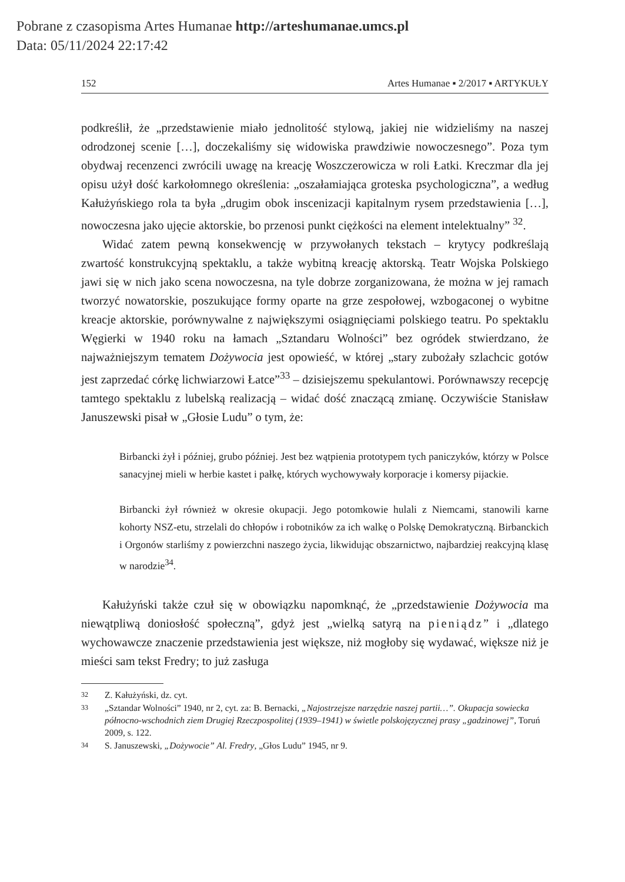Pobrane z czasopisma Artes Humanae http://arteshumanae.umcs.pl
Data: 05/11/2024 22:17:42
152 Artes Humanae ▪ 2/2017 ▪ ARTYKUŁY
podkreślił, że „przedstawienie miało jednolitość stylową, jakiej nie widzieliśmy na naszej odrodzonej scenie […], doczekaliśmy się widowiska prawdziwie nowoczesnego”. Poza tym obydwaj recenzenci zwrócili uwagę na kreację Woszczerowicza w roli Łatki. Kreczmar dla jej opisu użył dość karkołomnego określenia: „oszałamiająca groteska psychologiczna”, a według Kałużyńskiego rola ta była „drugim obok inscenizacji kapitalnym rysem przedstawienia […], nowoczesna jako ujęcie aktorskie, bo przenosi punkt ciężkości na element intelektualny” <sup>32</sup>.
Widać zatem pewną konsekwencję w przywołanych tekstach – krytycy podkreślają zwartość konstrukcyjną spektaklu, a także wybitną kreację aktorską. Teatr Wojska Polskiego jawi się w nich jako scena nowoczesna, na tyle dobrze zorganizowana, że można w jej ramach tworzyć nowatorskie, poszukujące formy oparte na grze zespołowej, wzbogaconej o wybitne kreacje aktorskie, porównywalne z największymi osiągnięciami polskiego teatru. Po spektaklu Węgierki w 1940 roku na łamach „Sztandaru Wolności” bez ogródek stwierdzano, że najważniejszym tematem Dożywocia jest opowieść, w której „stary zubożały szlachcic gotów jest zaprzedać córkę lichwiarzowi Łatce”<sup>33</sup> – dzisiejszemu spekulantowi. Porównawszy recepcję tamtego spektaklu z lubelską realizacją – widać dość znaczącą zmianę. Oczywiście Stanisław Januszewski pisał w „Głosie Ludu” o tym, że:
Birbancki żył i później, grubo później. Jest bez wątpienia prototypem tych paniczyków, którzy w Polsce sanacyjnej mieli w herbie kastet i pałkę, których wychowywały korporacje i komersy pijackie.
Birbancki żył również w okresie okupacji. Jego potomkowie hulali z Niemcami, stanowili karne kohorty NSZ-etu, strzelali do chłopów i robotników za ich walkę o Polskę Demokratyczną. Birbanckich i Orgonów starliśmy z powierzchni naszego życia, likwidując obszarnictwo, najbardziej reakcyjną klasę w narodzie<sup>34</sup>.
Kałużyński także czuł się w obowiązku napomknąć, że „przedstawienie Dożywocia ma niewątpliwą doniosłość społeczną”, gdyż jest „wielką satyrą na pieniądz” i „dlatego wychowawcze znaczenie przedstawienia jest większe, niż mogłoby się wydawać, większe niż je mieści sam tekst Fredry; to już zasługa
32 Z. Kałużyński, dz. cyt.
33 „Sztandar Wolności” 1940, nr 2, cyt. za: B. Bernacki, „Najostrzejsze narzędzie naszej partii…”. Okupacja sowiecka północno-wschodnich ziem Drugiej Rzeczpospolitej (1939–1941) w świetle polskojęzycznej prasy „gadzinowej”, Toruń 2009, s. 122.
34 S. Januszewski, „Dożywocie” Al. Fredry, „Głos Ludu” 1945, nr 9.